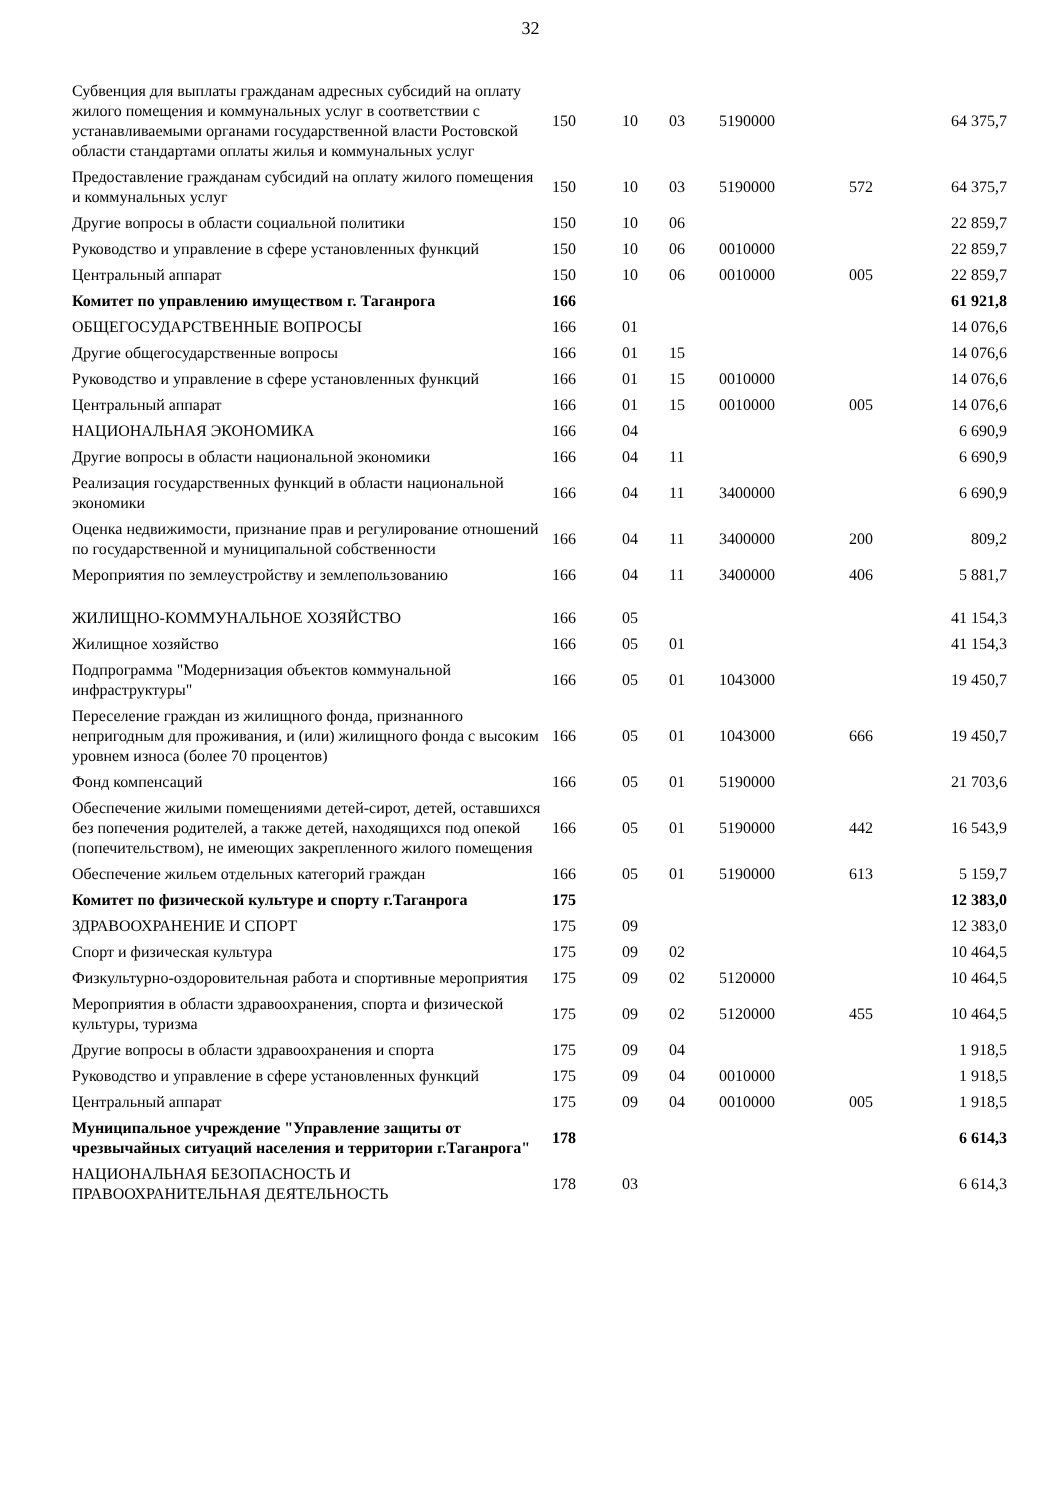32
| Субвенция для выплаты гражданам адресных субсидий на оплату жилого помещения и коммунальных услуг в соответствии с устанавливаемыми органами государственной власти Ростовской области стандартами оплаты жилья и коммунальных услуг | 150 | 10 | 03 | 5190000 | | 64 375,7 |
| Предоставление гражданам субсидий на оплату жилого помещения и коммунальных услуг | 150 | 10 | 03 | 5190000 | 572 | 64 375,7 |
| Другие вопросы в области социальной политики | 150 | 10 | 06 | | | 22 859,7 |
| Руководство и управление в сфере установленных функций | 150 | 10 | 06 | 0010000 | | 22 859,7 |
| Центральный аппарат | 150 | 10 | 06 | 0010000 | 005 | 22 859,7 |
| Комитет по управлению имуществом г. Таганрога | 166 | | | | | 61 921,8 |
| ОБЩЕГОСУДАРСТВЕННЫЕ ВОПРОСЫ | 166 | 01 | | | | 14 076,6 |
| Другие общегосударственные вопросы | 166 | 01 | 15 | | | 14 076,6 |
| Руководство и управление в сфере установленных функций | 166 | 01 | 15 | 0010000 | | 14 076,6 |
| Центральный аппарат | 166 | 01 | 15 | 0010000 | 005 | 14 076,6 |
| НАЦИОНАЛЬНАЯ ЭКОНОМИКА | 166 | 04 | | | | 6 690,9 |
| Другие вопросы в области национальной экономики | 166 | 04 | 11 | | | 6 690,9 |
| Реализация государственных функций в области национальной экономики | 166 | 04 | 11 | 3400000 | | 6 690,9 |
| Оценка недвижимости, признание прав и регулирование отношений по государственной и муниципальной собственности | 166 | 04 | 11 | 3400000 | 200 | 809,2 |
| Мероприятия по землеустройству и землепользованию | 166 | 04 | 11 | 3400000 | 406 | 5 881,7 |
| ЖИЛИЩНО-КОММУНАЛЬНОЕ ХОЗЯЙСТВО | 166 | 05 | | | | 41 154,3 |
| Жилищное хозяйство | 166 | 05 | 01 | | | 41 154,3 |
| Подпрограмма "Модернизация объектов коммунальной инфраструктуры" | 166 | 05 | 01 | 1043000 | | 19 450,7 |
| Переселение граждан из жилищного фонда, признанного непригодным для проживания, и (или) жилищного фонда с высоким уровнем износа (более 70 процентов) | 166 | 05 | 01 | 1043000 | 666 | 19 450,7 |
| Фонд компенсаций | 166 | 05 | 01 | 5190000 | | 21 703,6 |
| Обеспечение жилыми помещениями детей-сирот, детей, оставшихся без попечения родителей, а также детей, находящихся под опекой (попечительством), не имеющих закрепленного жилого помещения | 166 | 05 | 01 | 5190000 | 442 | 16 543,9 |
| Обеспечение жильем отдельных категорий граждан | 166 | 05 | 01 | 5190000 | 613 | 5 159,7 |
| Комитет по физической культуре и спорту г.Таганрога | 175 | | | | | 12 383,0 |
| ЗДРАВООХРАНЕНИЕ И СПОРТ | 175 | 09 | | | | 12 383,0 |
| Спорт и физическая культура | 175 | 09 | 02 | | | 10 464,5 |
| Физкультурно-оздоровительная работа и спортивные мероприятия | 175 | 09 | 02 | 5120000 | | 10 464,5 |
| Мероприятия в области здравоохранения, спорта и физической культуры, туризма | 175 | 09 | 02 | 5120000 | 455 | 10 464,5 |
| Другие вопросы в области здравоохранения и спорта | 175 | 09 | 04 | | | 1 918,5 |
| Руководство и управление в сфере установленных функций | 175 | 09 | 04 | 0010000 | | 1 918,5 |
| Центральный аппарат | 175 | 09 | 04 | 0010000 | 005 | 1 918,5 |
| Муниципальное учреждение "Управление защиты от чрезвычайных ситуаций населения и территории г.Таганрога" | 178 | | | | | 6 614,3 |
| НАЦИОНАЛЬНАЯ БЕЗОПАСНОСТЬ И ПРАВООХРАНИТЕЛЬНАЯ ДЕЯТЕЛЬНОСТЬ | 178 | 03 | | | | 6 614,3 |